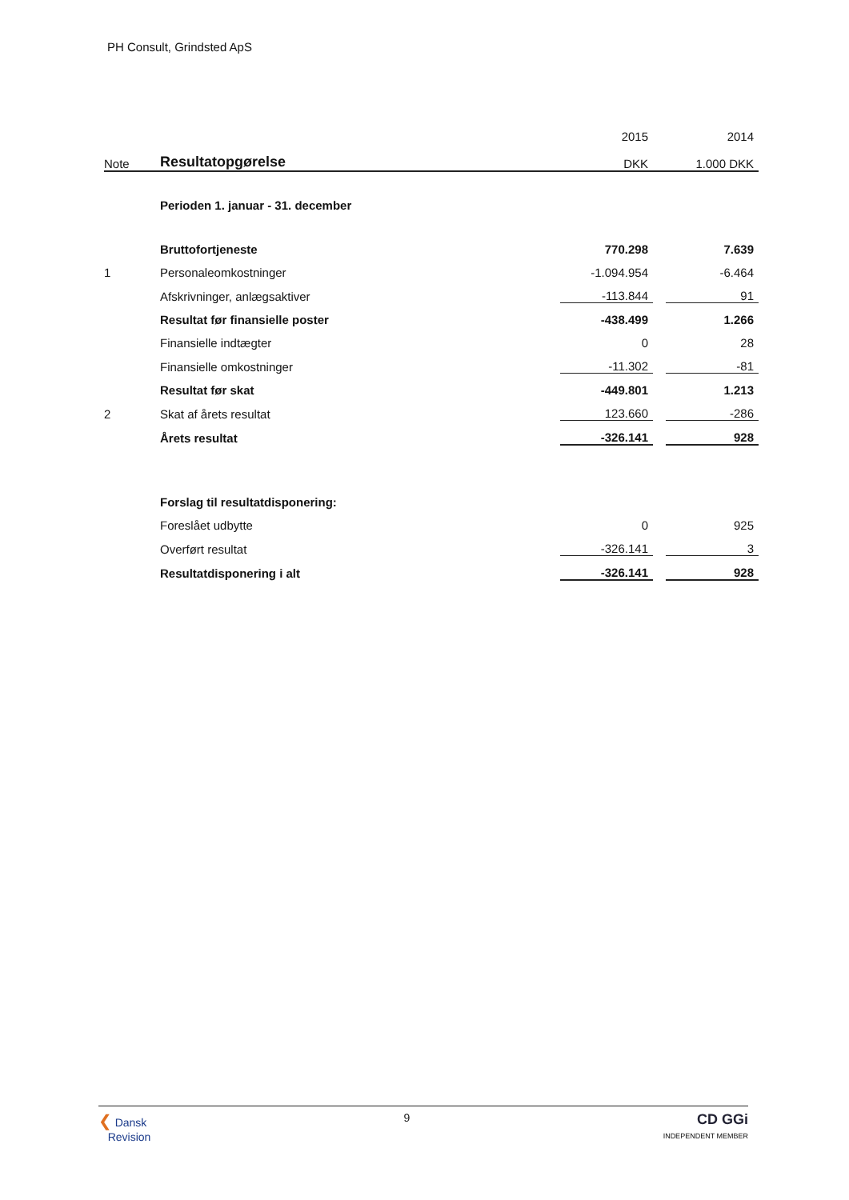PH Consult, Grindsted ApS
| | | 2015 | | 2014 |
| Note | Resultatopgørelse | DKK | | 1.000 DKK |
| | Perioden 1. januar - 31. december | | | |
| | Bruttofortjeneste | 770.298 | | 7.639 |
| 1 | Personaleomkostninger | -1.094.954 | | -6.464 |
| | Afskrivninger, anlægsaktiver | -113.844 | | 91 |
| | Resultat før finansielle poster | -438.499 | | 1.266 |
| | Finansielle indtægter | 0 | | 28 |
| | Finansielle omkostninger | -11.302 | | -81 |
| | Resultat før skat | -449.801 | | 1.213 |
| 2 | Skat af årets resultat | 123.660 | | -286 |
| | Årets resultat | -326.141 | | 928 |
| | Forslag til resultatdisponering: | | | |
| | Foreslået udbytte | 0 | | 925 |
| | Overført resultat | -326.141 | | 3 |
| | Resultatdisponering i alt | -326.141 | | 928 |
❮ Dansk
Revision
9
CD GGi
INDEPENDENT MEMBER